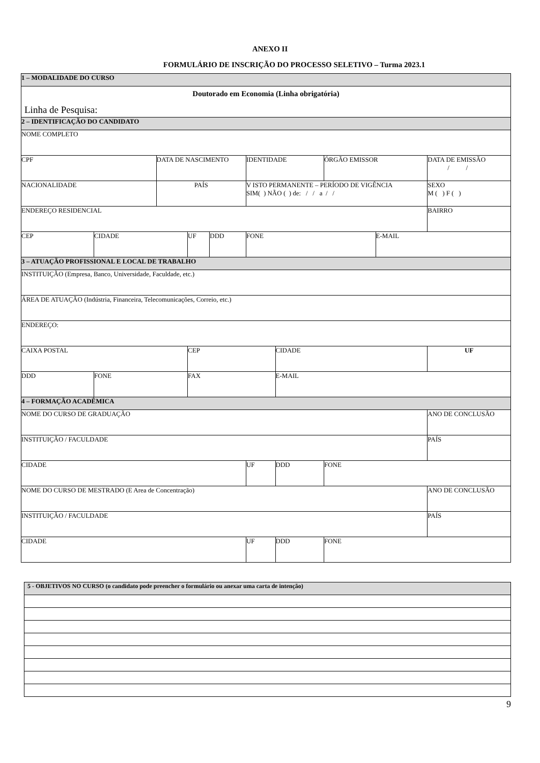ANEXO II
FORMULÁRIO DE INSCRIÇÃO DO PROCESSO SELETIVO – Turma 2023.1
| 1 – MODALIDADE DO CURSO | | | | | | | | | | | |
| Doutorado em Economia (Linha obrigatória) Linha de Pesquisa: | | | | | | | | | | | |
| 2 – IDENTIFICAÇÃO DO CANDIDATO | | | | | | | | | | | |
| NOME COMPLETO | | | | | | | | | | | |
| CPF | | | DATA DE NASCIMENTO | | | IDENTIDADE | | ÓRGÃO EMISSOR | | DATA DE EMISSÃO / / | |
| NACIONALIDADE | | | PAÍS | | | V ISTO PERMANENTE – PERÍODO DE VIGÊNCIA SIM( ) NÃO ( ) de: / / a / / | | | | SEXO M ( ) F ( ) | |
| ENDEREÇO RESIDENCIAL | | | | | | | | | | BAIRRO | |
| CEP | | CIDADE | | UF | DDD | FONE | | | E-MAIL | | |
| 3 – ATUAÇÃO PROFISSIONAL E LOCAL DE TRABALHO | | | | | | | | | | | |
| INSTITUIÇÃO (Empresa, Banco, Universidade, Faculdade, etc.) | | | | | | | | | | | |
| ÁREA DE ATUAÇÃO (Indústria, Financeira, Telecomunicações, Correio, etc.) | | | | | | | | | | | |
| ENDEREÇO: | | | | | | | | | | | |
| CAIXA POSTAL | | | | CEP | | | CIDADE | | | | UF |
| DDD | FONE | | | FAX | | | E-MAIL | | | | |
| 4 – FORMAÇÃO ACADÊMICA | | | | | | | | | | | |
| NOME DO CURSO DE GRADUAÇÃO | | | | | | | | | | ANO DE CONCLUSÃO | |
| INSTITUIÇÃO / FACULDADE | | | | | | | | | | PAÍS | |
| CIDADE | | | | | | UF | DDD | FONE | | | |
| NOME DO CURSO DE MESTRADO (E Area de Concentração) | | | | | | | | | | ANO DE CONCLUSÃO | |
| INSTITUIÇÃO / FACULDADE | | | | | | | | | | PAÍS | |
| CIDADE | | | | | | UF | DDD | FONE | | | |
| 5 - OBJETIVOS NO CURSO (o candidato pode preencher o formulário ou anexar uma carta de intenção) |
9